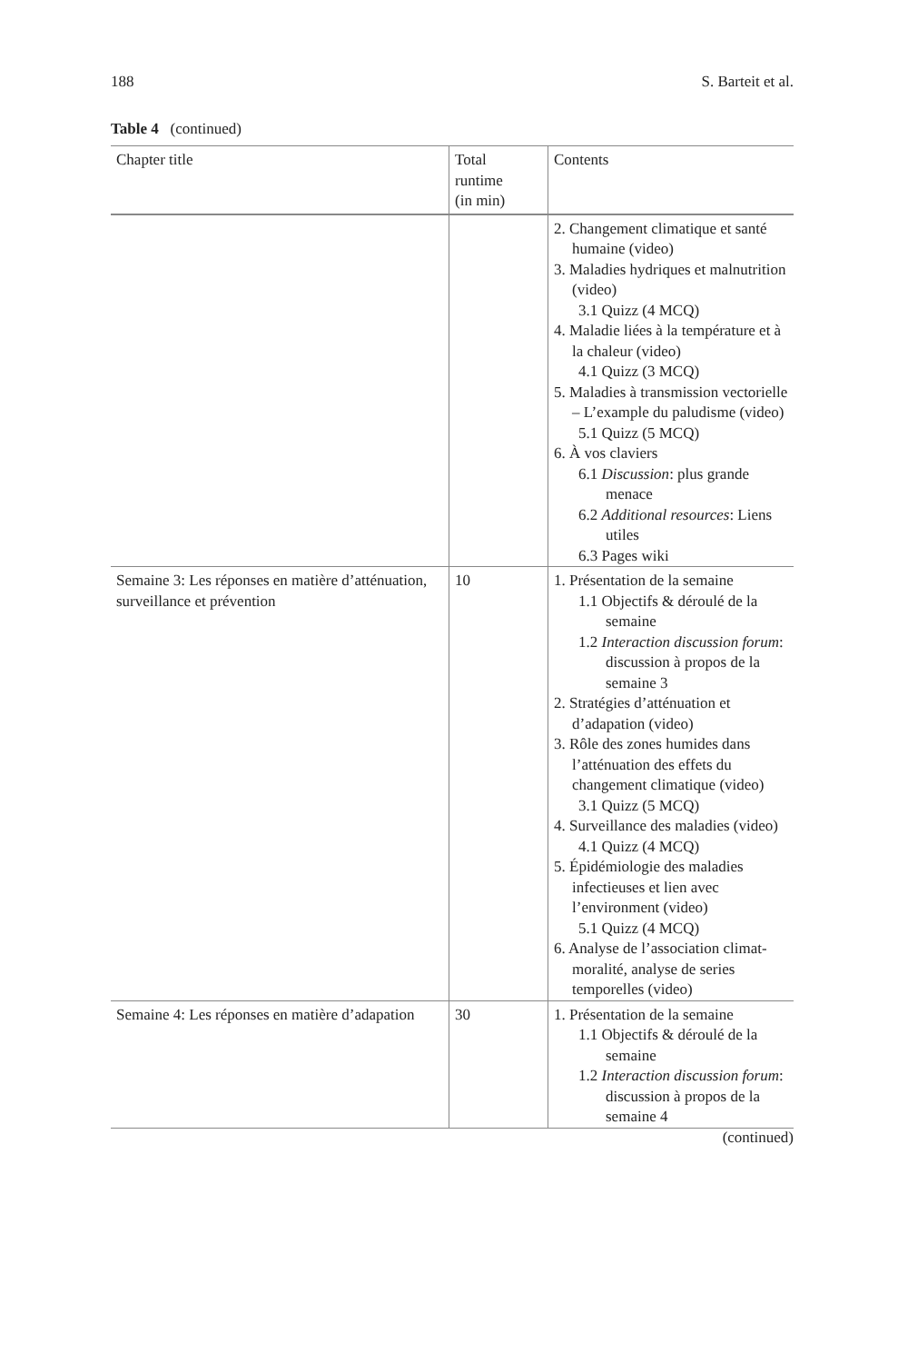188 S. Barteit et al.
Table 4 (continued)
| Chapter title | Total runtime (in min) | Contents |
| --- | --- | --- |
| | | 2. Changement climatique et santé humaine (video) 3. Maladies hydriques et malnutrition (video) 3.1 Quizz (4 MCQ) 4. Maladie liées à la température et à la chaleur (video) 4.1 Quizz (3 MCQ) 5. Maladies à transmission vectorielle – L’example du paludisme (video) 5.1 Quizz (5 MCQ) 6. À vos claviers 6.1 Discussion : plus grande menace 6.2 Additional resources : Liens utiles 6.3 Pages wiki |
| Semaine 3: Les réponses en matière d’atténuation, surveillance et prévention | 10 | 1. Présentation de la semaine 1.1 Objectifs & déroulé de la semaine 1.2 Interaction discussion forum : discussion à propos de la semaine 3 2. Stratégies d’atténuation et d’adapation (video) 3. Rôle des zones humides dans l’atténuation des effets du changement climatique (video) 3.1 Quizz (5 MCQ) 4. Surveillance des maladies (video) 4.1 Quizz (4 MCQ) 5. Épidémiologie des maladies infectieuses et lien avec l’environment (video) 5.1 Quizz (4 MCQ) 6. Analyse de l’association climat-moralité, analyse de series temporelles (video) |
| Semaine 4: Les réponses en matière d’adapation | 30 | 1. Présentation de la semaine 1.1 Objectifs & déroulé de la semaine 1.2 Interaction discussion forum : discussion à propos de la semaine 4 |
(continued)